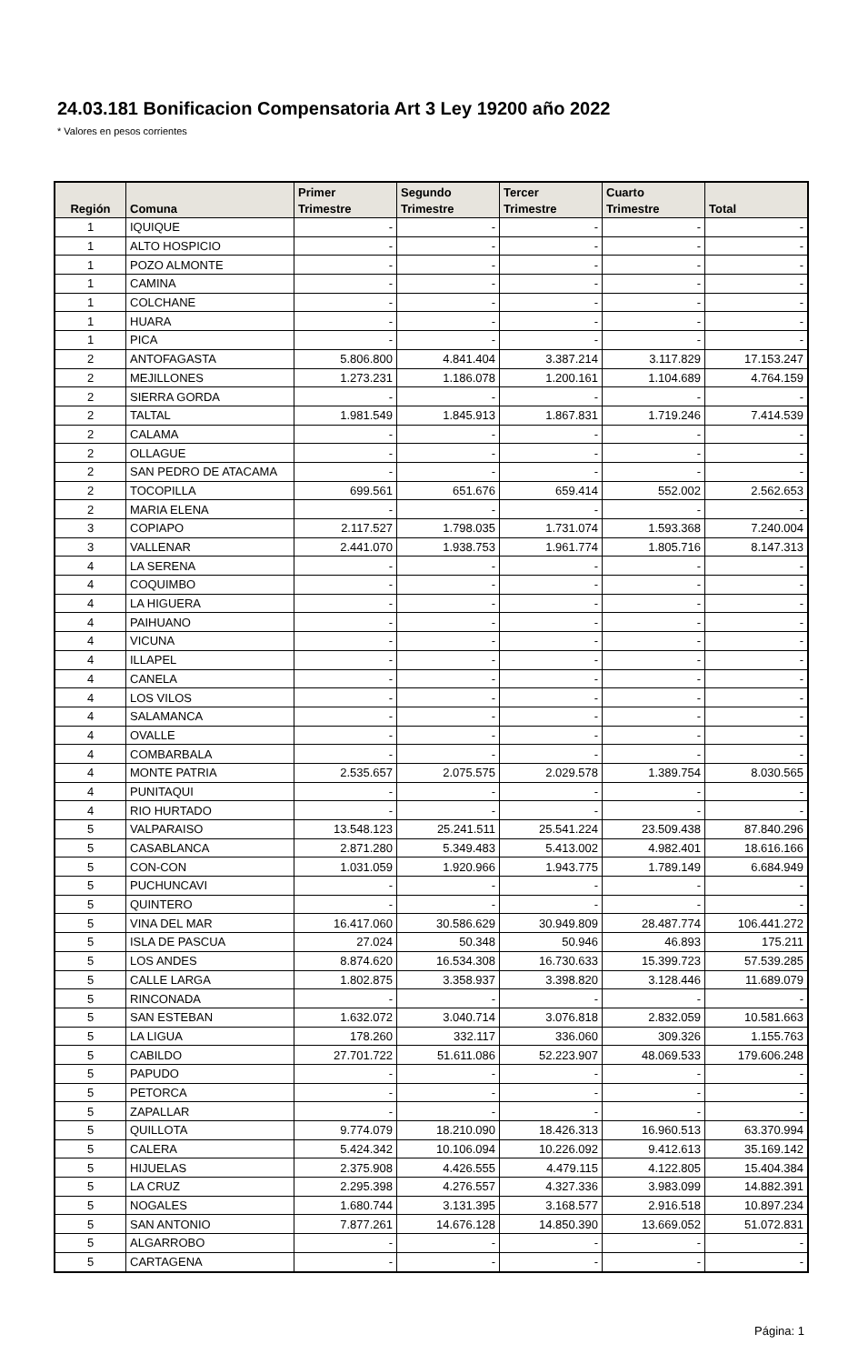24.03.181 Bonificacion Compensatoria Art 3 Ley 19200 año 2022
* Valores en pesos corrientes
| Región | Comuna | Primer Trimestre | Segundo Trimestre | Tercer Trimestre | Cuarto Trimestre | Total |
| --- | --- | --- | --- | --- | --- | --- |
| 1 | IQUIQUE | - | - | - | - | - |
| 1 | ALTO HOSPICIO | - | - | - | - | - |
| 1 | POZO ALMONTE | - | - | - | - | - |
| 1 | CAMINA | - | - | - | - | - |
| 1 | COLCHANE | - | - | - | - | - |
| 1 | HUARA | - | - | - | - | - |
| 1 | PICA | - | - | - | - | - |
| 2 | ANTOFAGASTA | 5.806.800 | 4.841.404 | 3.387.214 | 3.117.829 | 17.153.247 |
| 2 | MEJILLONES | 1.273.231 | 1.186.078 | 1.200.161 | 1.104.689 | 4.764.159 |
| 2 | SIERRA GORDA | - | - | - | - | - |
| 2 | TALTAL | 1.981.549 | 1.845.913 | 1.867.831 | 1.719.246 | 7.414.539 |
| 2 | CALAMA | - | - | - | - | - |
| 2 | OLLAGUE | - | - | - | - | - |
| 2 | SAN PEDRO DE ATACAMA | - | - | - | - | - |
| 2 | TOCOPILLA | 699.561 | 651.676 | 659.414 | 552.002 | 2.562.653 |
| 2 | MARIA ELENA | - | - | - | - | - |
| 3 | COPIAPO | 2.117.527 | 1.798.035 | 1.731.074 | 1.593.368 | 7.240.004 |
| 3 | VALLENAR | 2.441.070 | 1.938.753 | 1.961.774 | 1.805.716 | 8.147.313 |
| 4 | LA SERENA | - | - | - | - | - |
| 4 | COQUIMBO | - | - | - | - | - |
| 4 | LA HIGUERA | - | - | - | - | - |
| 4 | PAIHUANO | - | - | - | - | - |
| 4 | VICUNA | - | - | - | - | - |
| 4 | ILLAPEL | - | - | - | - | - |
| 4 | CANELA | - | - | - | - | - |
| 4 | LOS VILOS | - | - | - | - | - |
| 4 | SALAMANCA | - | - | - | - | - |
| 4 | OVALLE | - | - | - | - | - |
| 4 | COMBARBALA | - | - | - | - | - |
| 4 | MONTE PATRIA | 2.535.657 | 2.075.575 | 2.029.578 | 1.389.754 | 8.030.565 |
| 4 | PUNITAQUI | - | - | - | - | - |
| 4 | RIO HURTADO | - | - | - | - | - |
| 5 | VALPARAISO | 13.548.123 | 25.241.511 | 25.541.224 | 23.509.438 | 87.840.296 |
| 5 | CASABLANCA | 2.871.280 | 5.349.483 | 5.413.002 | 4.982.401 | 18.616.166 |
| 5 | CON-CON | 1.031.059 | 1.920.966 | 1.943.775 | 1.789.149 | 6.684.949 |
| 5 | PUCHUNCAVI | - | - | - | - | - |
| 5 | QUINTERO | - | - | - | - | - |
| 5 | VINA DEL MAR | 16.417.060 | 30.586.629 | 30.949.809 | 28.487.774 | 106.441.272 |
| 5 | ISLA DE PASCUA | 27.024 | 50.348 | 50.946 | 46.893 | 175.211 |
| 5 | LOS ANDES | 8.874.620 | 16.534.308 | 16.730.633 | 15.399.723 | 57.539.285 |
| 5 | CALLE LARGA | 1.802.875 | 3.358.937 | 3.398.820 | 3.128.446 | 11.689.079 |
| 5 | RINCONADA | - | - | - | - | - |
| 5 | SAN ESTEBAN | 1.632.072 | 3.040.714 | 3.076.818 | 2.832.059 | 10.581.663 |
| 5 | LA LIGUA | 178.260 | 332.117 | 336.060 | 309.326 | 1.155.763 |
| 5 | CABILDO | 27.701.722 | 51.611.086 | 52.223.907 | 48.069.533 | 179.606.248 |
| 5 | PAPUDO | - | - | - | - | - |
| 5 | PETORCA | - | - | - | - | - |
| 5 | ZAPALLAR | - | - | - | - | - |
| 5 | QUILLOTA | 9.774.079 | 18.210.090 | 18.426.313 | 16.960.513 | 63.370.994 |
| 5 | CALERA | 5.424.342 | 10.106.094 | 10.226.092 | 9.412.613 | 35.169.142 |
| 5 | HIJUELAS | 2.375.908 | 4.426.555 | 4.479.115 | 4.122.805 | 15.404.384 |
| 5 | LA CRUZ | 2.295.398 | 4.276.557 | 4.327.336 | 3.983.099 | 14.882.391 |
| 5 | NOGALES | 1.680.744 | 3.131.395 | 3.168.577 | 2.916.518 | 10.897.234 |
| 5 | SAN ANTONIO | 7.877.261 | 14.676.128 | 14.850.390 | 13.669.052 | 51.072.831 |
| 5 | ALGARROBO | - | - | - | - | - |
| 5 | CARTAGENA | - | - | - | - | - |
Página: 1